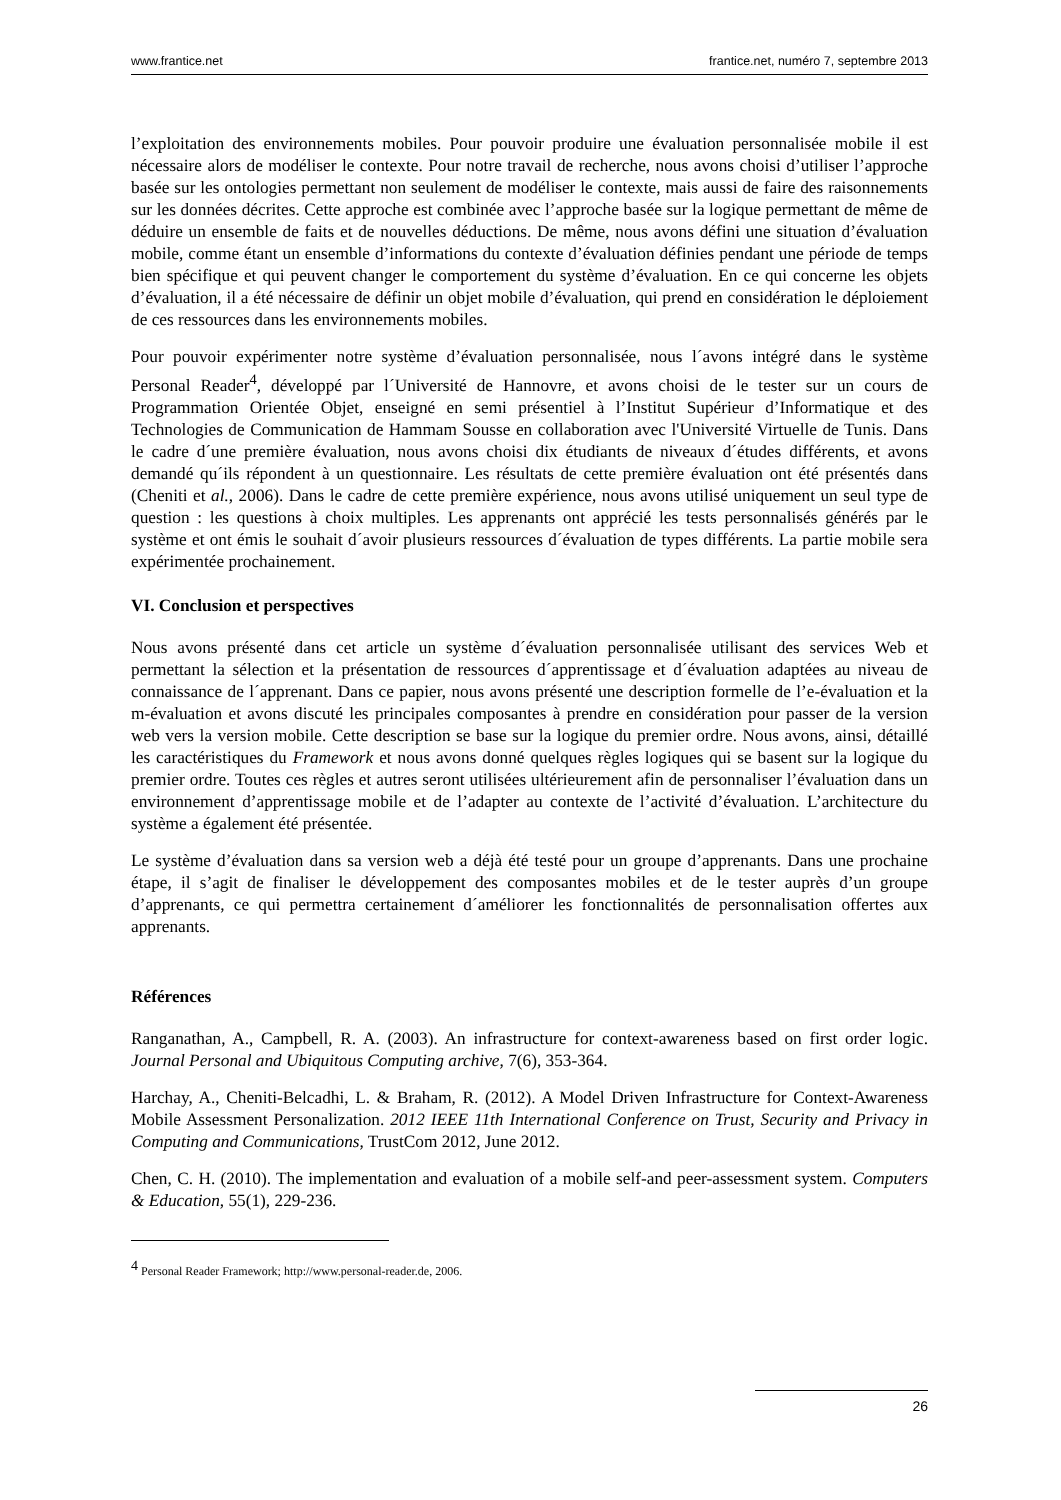www.frantice.net frantice.net, numéro 7, septembre 2013
l’exploitation des environnements mobiles. Pour pouvoir produire une évaluation personnalisée mobile il est nécessaire alors de modéliser le contexte. Pour notre travail de recherche, nous avons choisi d’utiliser l’approche basée sur les ontologies permettant non seulement de modéliser le contexte, mais aussi de faire des raisonnements sur les données décrites. Cette approche est combinée avec l’approche basée sur la logique permettant de même de déduire un ensemble de faits et de nouvelles déductions. De même, nous avons défini une situation d’évaluation mobile, comme étant un ensemble d’informations du contexte d’évaluation définies pendant une période de temps bien spécifique et qui peuvent changer le comportement du système d’évaluation. En ce qui concerne les objets d’évaluation, il a été nécessaire de définir un objet mobile d’évaluation, qui prend en considération le déploiement de ces ressources dans les environnements mobiles.
Pour pouvoir expérimenter notre système d’évaluation personnalisée, nous l´avons intégré dans le système Personal Reader<sup>4</sup>, développé par l´Université de Hannovre, et avons choisi de le tester sur un cours de Programmation Orientée Objet, enseigné en semi présentiel à l’Institut Supérieur d’Informatique et des Technologies de Communication de Hammam Sousse en collaboration avec l'Université Virtuelle de Tunis. Dans le cadre d´une première évaluation, nous avons choisi dix étudiants de niveaux d´études différents, et avons demandé qu´ils répondent à un questionnaire. Les résultats de cette première évaluation ont été présentés dans (Cheniti et al., 2006). Dans le cadre de cette première expérience, nous avons utilisé uniquement un seul type de question : les questions à choix multiples. Les apprenants ont apprécié les tests personnalisés générés par le système et ont émis le souhait d´avoir plusieurs ressources d´évaluation de types différents. La partie mobile sera expérimentée prochainement.
VI. Conclusion et perspectives
Nous avons présenté dans cet article un système d´évaluation personnalisée utilisant des services Web et permettant la sélection et la présentation de ressources d´apprentissage et d´évaluation adaptées au niveau de connaissance de l´apprenant. Dans ce papier, nous avons présenté une description formelle de l’e-évaluation et la m-évaluation et avons discuté les principales composantes à prendre en considération pour passer de la version web vers la version mobile. Cette description se base sur la logique du premier ordre. Nous avons, ainsi, détaillé les caractéristiques du Framework et nous avons donné quelques règles logiques qui se basent sur la logique du premier ordre. Toutes ces règles et autres seront utilisées ultérieurement afin de personnaliser l’évaluation dans un environnement d’apprentissage mobile et de l’adapter au contexte de l’activité d’évaluation. L’architecture du système a également été présentée.
Le système d’évaluation dans sa version web a déjà été testé pour un groupe d’apprenants. Dans une prochaine étape, il s’agit de finaliser le développement des composantes mobiles et de le tester auprès d’un groupe d’apprenants, ce qui permettra certainement d´améliorer les fonctionnalités de personnalisation offertes aux apprenants.
Références
Ranganathan, A., Campbell, R. A. (2003). An infrastructure for context-awareness based on first order logic. Journal Personal and Ubiquitous Computing archive, 7(6), 353-364.
Harchay, A., Cheniti-Belcadhi, L. & Braham, R. (2012). A Model Driven Infrastructure for Context-Awareness Mobile Assessment Personalization. 2012 IEEE 11th International Conference on Trust, Security and Privacy in Computing and Communications, TrustCom 2012, June 2012.
Chen, C. H. (2010). The implementation and evaluation of a mobile self-and peer-assessment system. Computers & Education, 55(1), 229-236.
<sup>4</sup> Personal Reader Framework; http://www.personal-reader.de, 2006.
26